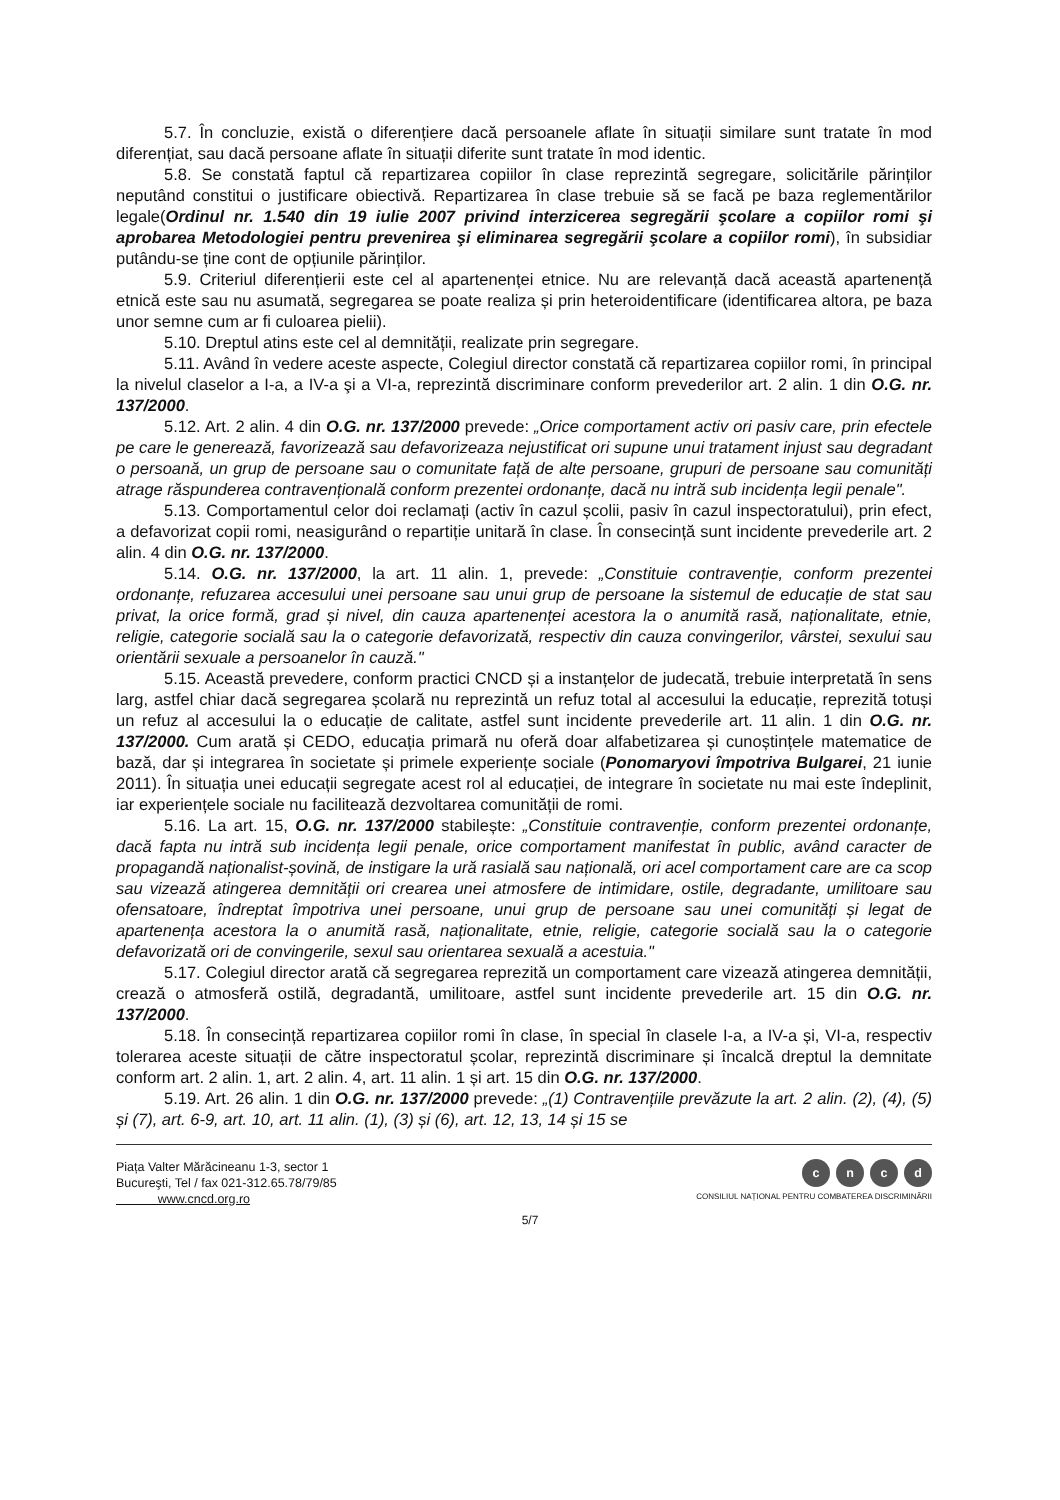5.7. În concluzie, există o diferențiere dacă persoanele aflate în situații similare sunt tratate în mod diferențiat, sau dacă persoane aflate în situații diferite sunt tratate în mod identic.
5.8. Se constată faptul că repartizarea copiilor în clase reprezintă segregare, solicitările părinților neputând constitui o justificare obiectivă. Repartizarea în clase trebuie să se facă pe baza reglementărilor legale(Ordinul nr. 1.540 din 19 iulie 2007 privind interzicerea segregării şcolare a copiilor romi şi aprobarea Metodologiei pentru prevenirea şi eliminarea segregării şcolare a copiilor romi), în subsidiar putându-se ține cont de opțiunile părinților.
5.9. Criteriul diferențierii este cel al apartenenței etnice. Nu are relevanță dacă această apartenență etnică este sau nu asumată, segregarea se poate realiza și prin heteroidentificare (identificarea altora, pe baza unor semne cum ar fi culoarea pielii).
5.10. Dreptul atins este cel al demnității, realizate prin segregare.
5.11. Având în vedere aceste aspecte, Colegiul director constată că repartizarea copiilor romi, în principal la nivelul claselor a I-a, a IV-a şi a VI-a, reprezintă discriminare conform prevederilor art. 2 alin. 1 din O.G. nr. 137/2000.
5.12. Art. 2 alin. 4 din O.G. nr. 137/2000 prevede: „Orice comportament activ ori pasiv care, prin efectele pe care le generează, favorizează sau defavorizeaza nejustificat ori supune unui tratament injust sau degradant o persoană, un grup de persoane sau o comunitate față de alte persoane, grupuri de persoane sau comunități atrage răspunderea contravențională conform prezentei ordonanțe, dacă nu intră sub incidența legii penale".
5.13. Comportamentul celor doi reclamați (activ în cazul școlii, pasiv în cazul inspectoratului), prin efect, a defavorizat copii romi, neasigurând o repartiție unitară în clase. În consecință sunt incidente prevederile art. 2 alin. 4 din O.G. nr. 137/2000.
5.14. O.G. nr. 137/2000, la art. 11 alin. 1, prevede: „Constituie contravenție, conform prezentei ordonanțe, refuzarea accesului unei persoane sau unui grup de persoane la sistemul de educație de stat sau privat, la orice formă, grad și nivel, din cauza apartenenței acestora la o anumită rasă, naționalitate, etnie, religie, categorie socială sau la o categorie defavorizată, respectiv din cauza convingerilor, vârstei, sexului sau orientării sexuale a persoanelor în cauză."
5.15. Această prevedere, conform practici CNCD și a instanțelor de judecată, trebuie interpretată în sens larg, astfel chiar dacă segregarea școlară nu reprezintă un refuz total al accesului la educație, reprezită totuși un refuz al accesului la o educație de calitate, astfel sunt incidente prevederile art. 11 alin. 1 din O.G. nr. 137/2000. Cum arată și CEDO, educația primară nu oferă doar alfabetizarea și cunoștințele matematice de bază, dar și integrarea în societate și primele experiențe sociale (Ponomaryovi împotriva Bulgarei, 21 iunie 2011). În situația unei educații segregate acest rol al educației, de integrare în societate nu mai este îndeplinit, iar experiențele sociale nu facilitează dezvoltarea comunității de romi.
5.16. La art. 15, O.G. nr. 137/2000 stabilește: „Constituie contravenție, conform prezentei ordonanțe, dacă fapta nu intră sub incidența legii penale, orice comportament manifestat în public, având caracter de propagandă naționalist-șovină, de instigare la ură rasială sau națională, ori acel comportament care are ca scop sau vizează atingerea demnității ori crearea unei atmosfere de intimidare, ostile, degradante, umilitoare sau ofensatoare, îndreptat împotriva unei persoane, unui grup de persoane sau unei comunități și legat de apartenența acestora la o anumită rasă, naționalitate, etnie, religie, categorie socială sau la o categorie defavorizată ori de convingerile, sexul sau orientarea sexuală a acestuia."
5.17. Colegiul director arată că segregarea reprezită un comportament care vizează atingerea demnității, crează o atmosferă ostilă, degradantă, umilitoare, astfel sunt incidente prevederile art. 15 din O.G. nr. 137/2000.
5.18. În consecință repartizarea copiilor romi în clase, în special în clasele I-a, a IV-a și, VI-a, respectiv tolerarea aceste situații de către inspectoratul școlar, reprezintă discriminare și încalcă dreptul la demnitate conform art. 2 alin. 1, art. 2 alin. 4, art. 11 alin. 1 și art. 15 din O.G. nr. 137/2000.
5.19. Art. 26 alin. 1 din O.G. nr. 137/2000 prevede: „(1) Contravențiile prevăzute la art. 2 alin. (2), (4), (5) și (7), art. 6-9, art. 10, art. 11 alin. (1), (3) și (6), art. 12, 13, 14 și 15 se
Piața Valter Mărăcineanu 1-3, sector 1
Bucureşti, Tel / fax 021-312.65.78/79/85
www.cncd.org.ro
cncd
CONSILIUL NAȚIONAL PENTRU COMBATEREA DISCRIMINĂRII
5/7